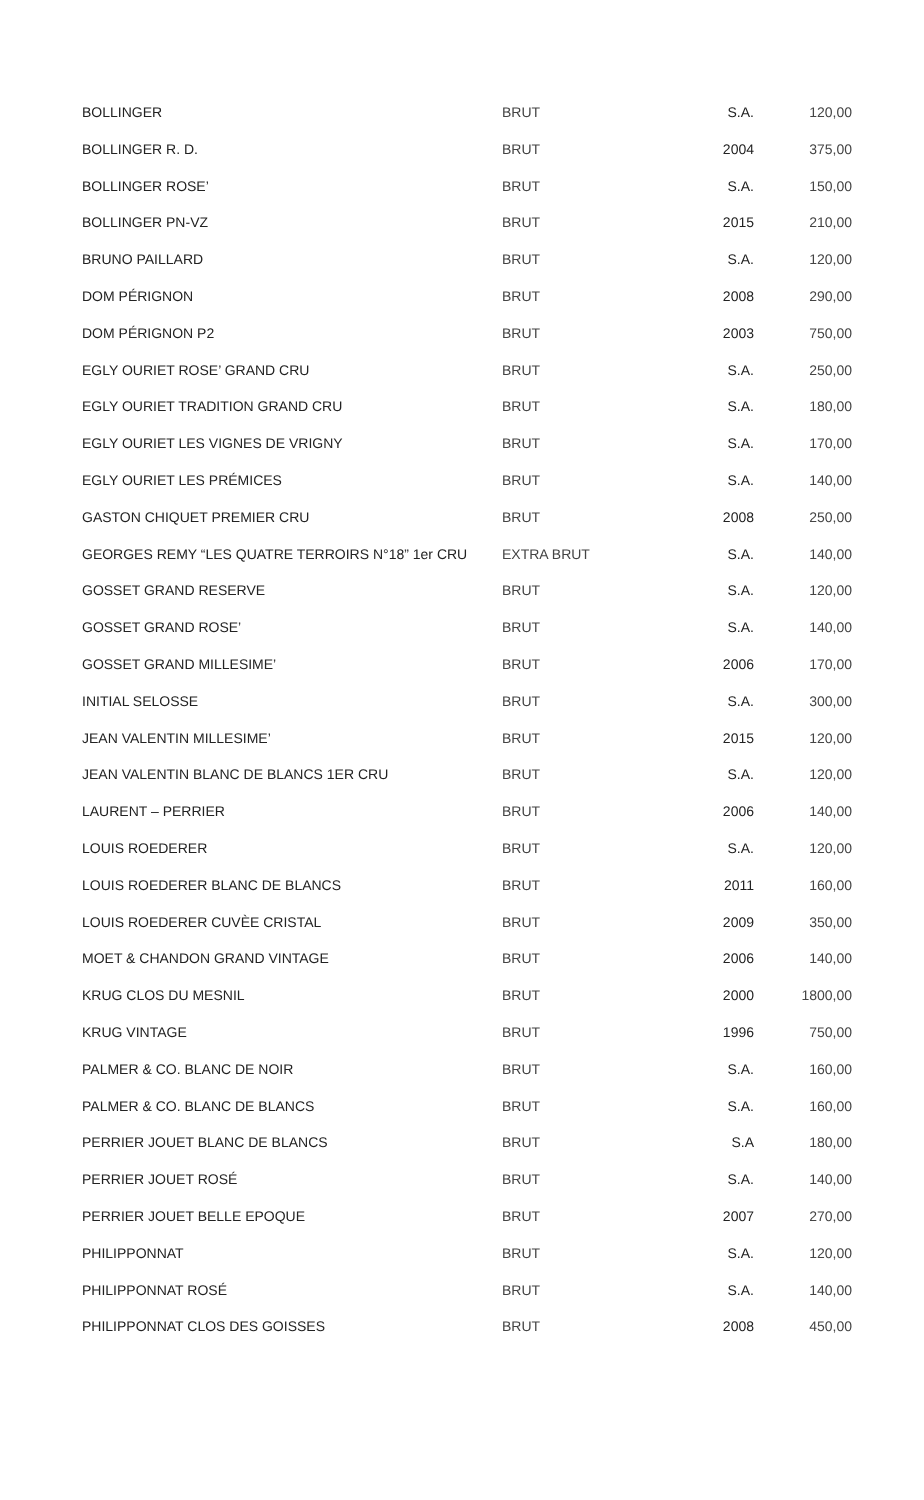| BOLLINGER | BRUT | S.A. | 120,00 |
| BOLLINGER R. D. | BRUT | 2004 | 375,00 |
| BOLLINGER ROSE’ | BRUT | S.A. | 150,00 |
| BOLLINGER PN-VZ | BRUT | 2015 | 210,00 |
| BRUNO PAILLARD | BRUT | S.A. | 120,00 |
| DOM PÉRIGNON | BRUT | 2008 | 290,00 |
| DOM PÉRIGNON P2 | BRUT | 2003 | 750,00 |
| EGLY OURIET ROSE’ GRAND CRU | BRUT | S.A. | 250,00 |
| EGLY OURIET TRADITION GRAND CRU | BRUT | S.A. | 180,00 |
| EGLY OURIET LES VIGNES DE VRIGNY | BRUT | S.A. | 170,00 |
| EGLY OURIET LES PRÉMICES | BRUT | S.A. | 140,00 |
| GASTON CHIQUET PREMIER CRU | BRUT | 2008 | 250,00 |
| GEORGES REMY “LES QUATRE TERROIRS N°18” 1er CRU | EXTRA BRUT | S.A. | 140,00 |
| GOSSET GRAND RESERVE | BRUT | S.A. | 120,00 |
| GOSSET GRAND ROSE’ | BRUT | S.A. | 140,00 |
| GOSSET GRAND MILLESIME’ | BRUT | 2006 | 170,00 |
| INITIAL SELOSSE | BRUT | S.A. | 300,00 |
| JEAN VALENTIN MILLESIME’ | BRUT | 2015 | 120,00 |
| JEAN VALENTIN BLANC DE BLANCS 1ER CRU | BRUT | S.A. | 120,00 |
| LAURENT – PERRIER | BRUT | 2006 | 140,00 |
| LOUIS ROEDERER | BRUT | S.A. | 120,00 |
| LOUIS ROEDERER BLANC DE BLANCS | BRUT | 2011 | 160,00 |
| LOUIS ROEDERER CUVÈE CRISTAL | BRUT | 2009 | 350,00 |
| MOET & CHANDON GRAND VINTAGE | BRUT | 2006 | 140,00 |
| KRUG CLOS DU MESNIL | BRUT | 2000 | 1800,00 |
| KRUG VINTAGE | BRUT | 1996 | 750,00 |
| PALMER & CO. BLANC DE NOIR | BRUT | S.A. | 160,00 |
| PALMER & CO. BLANC DE BLANCS | BRUT | S.A. | 160,00 |
| PERRIER JOUET BLANC DE BLANCS | BRUT | S.A | 180,00 |
| PERRIER JOUET ROSÉ | BRUT | S.A. | 140,00 |
| PERRIER JOUET BELLE EPOQUE | BRUT | 2007 | 270,00 |
| PHILIPPONNAT | BRUT | S.A. | 120,00 |
| PHILIPPONNAT ROSÉ | BRUT | S.A. | 140,00 |
| PHILIPPONNAT CLOS DES GOISSES | BRUT | 2008 | 450,00 |